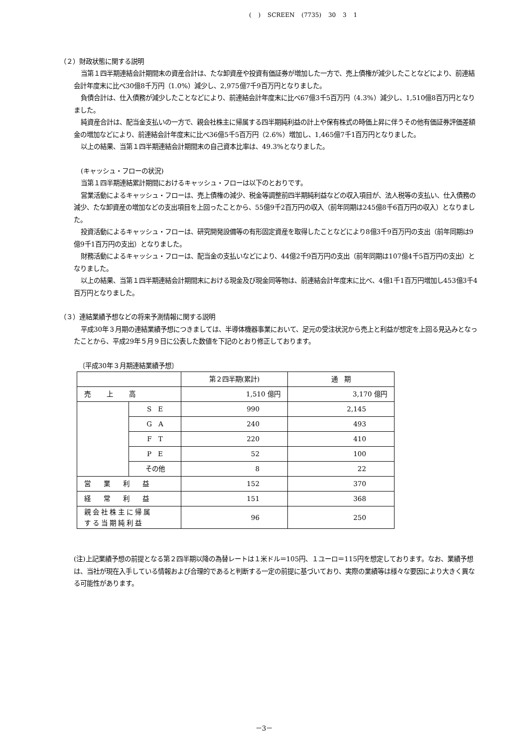( ) SCREEN (7735) 30 3 1
（２）財政状態に関する説明
当第１四半期連結会計期間末の資産合計は、たな卸資産や投資有価証券が増加した一方で、売上債権が減少したことなどにより、前連結会計年度末に比べ30億8千万円（1.0%）減少し、2,975億7千9百万円となりました。
負債合計は、仕入債務が減少したことなどにより、前連結会計年度末に比べ67億3千5百万円（4.3%）減少し、1,510億8百万円となりました。
純資産合計は、配当金支払いの一方で、親会社株主に帰属する四半期純利益の計上や保有株式の時価上昇に伴うその他有価証券評価差額金の増加などにより、前連結会計年度末に比べ36億5千5百万円（2.6%）増加し、1,465億7千1百万円となりました。
以上の結果、当第１四半期連結会計期間末の自己資本比率は、49.3%となりました。
(キャッシュ・フローの状況)
当第１四半期連結累計期間におけるキャッシュ・フローは以下のとおりです。
営業活動によるキャッシュ・フローは、売上債権の減少、税金等調整前四半期純利益などの収入項目が、法人税等の支払い、仕入債務の減少、たな卸資産の増加などの支出項目を上回ったことから、55億9千2百万円の収入（前年同期は245億8千6百万円の収入）となりました。
投資活動によるキャッシュ・フローは、研究開発設備等の有形固定資産を取得したことなどにより8億3千9百万円の支出（前年同期は9億9千1百万円の支出）となりました。
財務活動によるキャッシュ・フローは、配当金の支払いなどにより、44億2千9百万円の支出（前年同期は107億4千5百万円の支出）となりました。
以上の結果、当第１四半期連結会計期間末における現金及び現金同等物は、前連結会計年度末に比べ、4億1千1百万円増加し453億3千4百万円となりました。
（３）連結業績予想などの将来予測情報に関する説明
平成30年３月期の連結業績予想につきましては、半導体機器事業において、足元の受注状況から売上と利益が想定を上回る見込みとなったことから、平成29年５月９日に公表した数値を下記のとおり修正しております。
〔平成30年３月期連結業績予想〕
| | | 第２四半期(累計) | 通 期 |
| --- | --- | --- | --- |
| 売 上 高 | | 1,510 億円 | 3,170 億円 |
| | S E | 990 | 2,145 |
| | G A | 240 | 493 |
| | F T | 220 | 410 |
| | P E | 52 | 100 |
| | その他 | 8 | 22 |
| 営 業 利 益 | | 152 | 370 |
| 経 常 利 益 | | 151 | 368 |
| 親会社株主に帰属 する当期純利益 | | 96 | 250 |
(注)上記業績予想の前提となる第２四半期以降の為替レートは１米ドル＝105円、１ユーロ＝115円を想定しております。なお、業績予想は、当社が現在入手している情報および合理的であると判断する一定の前提に基づいており、実際の業績等は様々な要因により大きく異なる可能性があります。
－3－